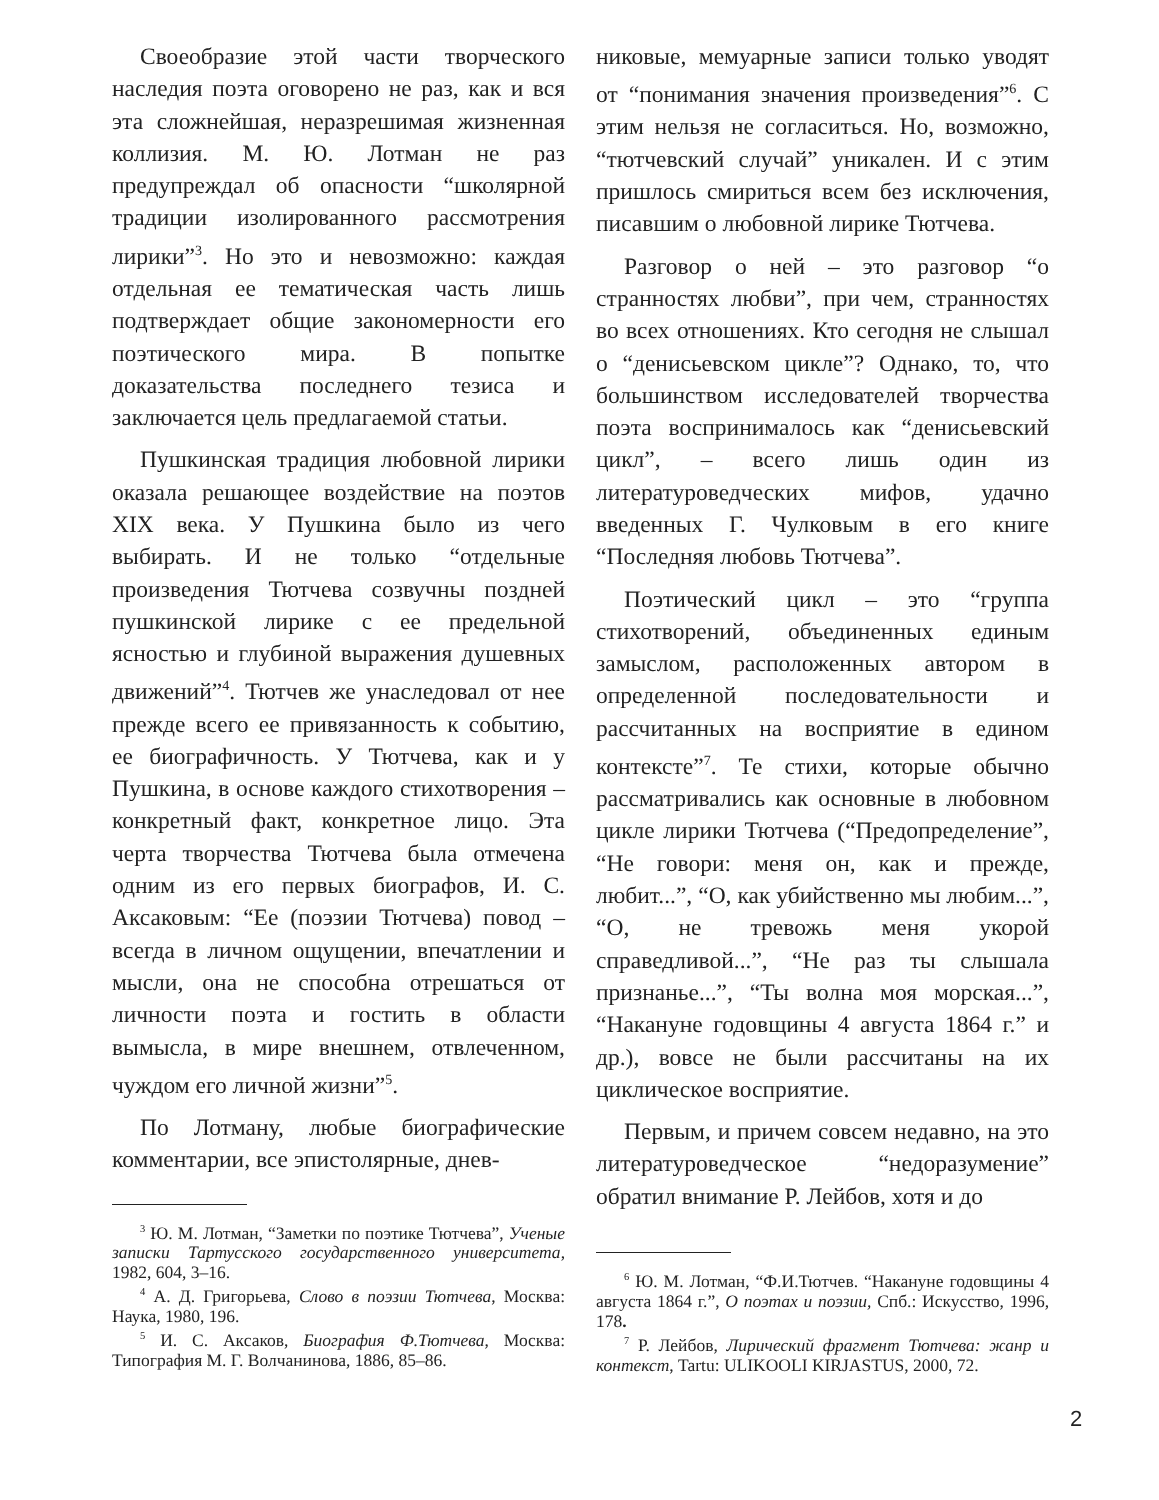Своеобразие этой части творческого наследия поэта оговорено не раз, как и вся эта сложнейшая, неразрешимая жизненная коллизия. М. Ю. Лотман не раз предупреждал об опасности “школярной традиции изолированного рассмотрения лирики”<sup>3</sup>. Но это и невозможно: каждая отдельная ее тематическая часть лишь подтверждает общие закономерности его поэтического мира. В попытке доказательства последнего тезиса и заключается цель предлагаемой статьи.
Пушкинская традиция любовной лирики оказала решающее воздействие на поэтов XIX века. У Пушкина было из чего выбирать. И не только “отдельные произведения Тютчева созвучны поздней пушкинской лирике с ее предельной ясностью и глубиной выражения душевных движений”<sup>4</sup>. Тютчев же унаследовал от нее прежде всего ее привязанность к событию, ее биографичность. У Тютчева, как и у Пушкина, в основе каждого стихотворения – конкретный факт, конкретное лицо. Эта черта творчества Тютчева была отмечена одним из его первых биографов, И. С. Аксаковым: “Ее (поэзии Тютчева) повод – всегда в личном ощущении, впечатлении и мысли, она не способна отрешаться от личности поэта и гостить в области вымысла, в мире внешнем, отвлеченном, чуждом его личной жизни”<sup>5</sup>.
По Лотману, любые биографические комментарии, все эпистолярные, днев-
<sup>3</sup> Ю. М. Лотман, “Заметки по поэтике Тютчева”, Ученые записки Тартусского государственного университета, 1982, 604, 3–16.
<sup>4</sup> А. Д. Григорьева, Слово в поэзии Тютчева, Москва: Наука, 1980, 196.
<sup>5</sup> И. С. Аксаков, Биография Ф.Тютчева, Москва: Типография М. Г. Волчанинова, 1886, 85–86.
никовые, мемуарные записи только уводят от “понимания значения произведения”<sup>6</sup>. С этим нельзя не согласиться. Но, возможно, “тютчевский случай” уникален. И с этим пришлось смириться всем без исключения, писавшим о любовной лирике Тютчева.
Разговор о ней – это разговор “о странностях любви”, при чем, странностях во всех отношениях. Кто сегодня не слышал о “денисьевском цикле”? Однако, то, что большинством исследователей творчества поэта воспринималось как “денисьевский цикл”, – всего лишь один из литературоведческих мифов, удачно введенных Г. Чулковым в его книге “Последняя любовь Тютчева”.
Поэтический цикл – это “группа стихотворений, объединенных единым замыслом, расположенных автором в определенной последовательности и рассчитанных на восприятие в едином контексте”<sup>7</sup>. Те стихи, которые обычно рассматривались как основные в любовном цикле лирики Тютчева (“Предопределение”, “Не говори: меня он, как и прежде, любит...”, “О, как убийственно мы любим...”, “О, не тревожь меня укорой справедливой...”, “Не раз ты слышала признанье...”, “Ты волна моя морская...”, “Накануне годовщины 4 августа 1864 г.” и др.), вовсе не были рассчитаны на их циклическое восприятие.
Первым, и причем совсем недавно, на это литературоведческое “недоразумение” обратил внимание Р. Лейбов, хотя и до
<sup>6</sup> Ю. М. Лотман, “Ф.И.Тютчев. “Накануне годовщины 4 августа 1864 г.”, О поэтах и поэзии, Спб.: Искусство, 1996, 178.
<sup>7</sup> Р. Лейбов, Лирический фрагмент Тютчева: жанр и контекст, Tartu: ULIKOOLI KIRJASTUS, 2000, 72.
2